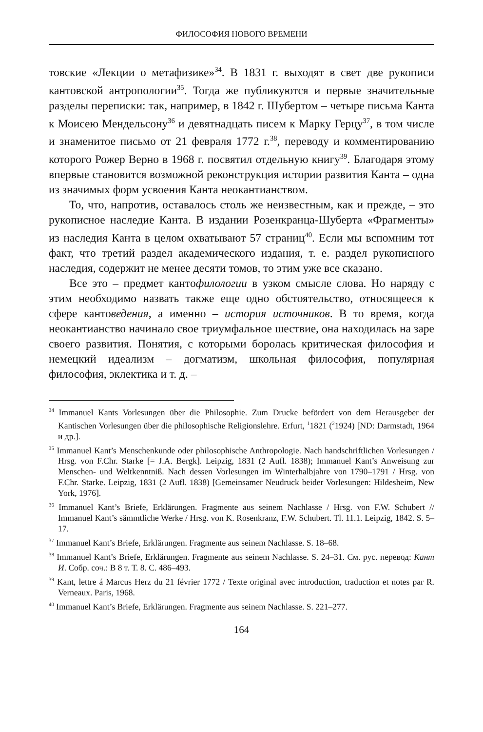ФИЛОСОФИЯ НОВОГО ВРЕМЕНИ
товские «Лекции о метафизике»<sup>34</sup>. В 1831 г. выходят в свет две рукописи кантовской антропологии<sup>35</sup>. Тогда же публикуются и первые значительные разделы переписки: так, например, в 1842 г. Шубертом – четыре письма Канта к Моисею Мендельсону<sup>36</sup> и девятнадцать писем к Марку Герцу<sup>37</sup>, в том числе и знаменитое письмо от 21 февраля 1772 г.<sup>38</sup>, переводу и комментированию которого Рожер Верно в 1968 г. посвятил отдельную книгу<sup>39</sup>. Благодаря этому впервые становится возможной реконструкция истории развития Канта – одна из значимых форм усвоения Канта неокантианством.
То, что, напротив, оставалось столь же неизвестным, как и прежде, – это рукописное наследие Канта. В издании Розенкранца-Шуберта «Фрагменты» из наследия Канта в целом охватывают 57 страниц<sup>40</sup>. Если мы вспомним тот факт, что третий раздел академического издания, т. е. раздел рукописного наследия, содержит не менее десяти томов, то этим уже все сказано.
Все это – предмет кантофилологии в узком смысле слова. Но наряду с этим необходимо назвать также еще одно обстоятельство, относящееся к сфере кантоведения, а именно – история источников. В то время, когда неокантианство начинало свое триумфальное шествие, она находилась на заре своего развития. Понятия, с которыми боролась критическая философия и немецкий идеализм – догматизм, школьная философия, популярная философия, эклектика и т. д. –
<sup>34</sup> Immanuel Kants Vorlesungen über die Philosophie. Zum Drucke befördert von dem Herausgeber der Kantischen Vorlesungen über die philosophische Religionslehre. Erfurt, <sup>1</sup>1821 (<sup>2</sup>1924) [ND: Darmstadt, 1964 и др.].
<sup>35</sup> Immanuel Kant’s Menschenkunde oder philosophische Anthropologie. Nach handschriftlichen Vorlesungen / Hrsg. von F.Chr. Starke [= J.A. Bergk]. Leipzig, 1831 (2 Aufl. 1838); Immanuel Kant’s Anweisung zur Menschen- und Weltkenntniß. Nach dessen Vorlesungen im Winterhalbjahre von 1790–1791 / Hrsg. von F.Chr. Starke. Leipzig, 1831 (2 Aufl. 1838) [Gemeinsamer Neudruck beider Vorlesungen: Hildesheim, New York, 1976].
<sup>36</sup> Immanuel Kant’s Briefe, Erklärungen. Fragmente aus seinem Nachlasse / Hrsg. von F.W. Schubert // Immanuel Kant’s sämmtliche Werke / Hrsg. von K. Rosenkranz, F.W. Schubert. Tl. 11.1. Leipzig, 1842. S. 5–17.
<sup>37</sup> Immanuel Kant’s Briefe, Erklärungen. Fragmente aus seinem Nachlasse. S. 18–68.
<sup>38</sup> Immanuel Kant’s Briefe, Erklärungen. Fragmente aus seinem Nachlasse. S. 24–31. См. рус. перевод: Кант И. Собр. соч.: В 8 т. Т. 8. С. 486–493.
<sup>39</sup> Kant, lettre á Marcus Herz du 21 février 1772 / Texte original avec introduction, traduction et notes par R. Verneaux. Paris, 1968.
<sup>40</sup> Immanuel Kant’s Briefe, Erklärungen. Fragmente aus seinem Nachlasse. S. 221–277.
164